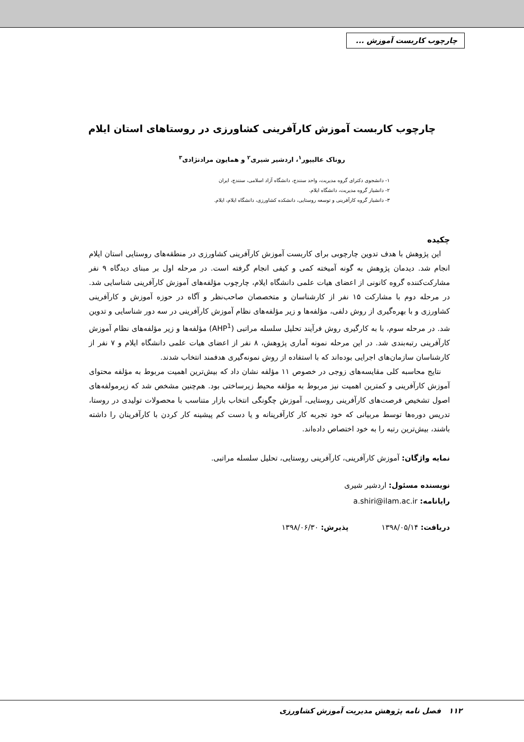چارچوب کاربست آموزش ...
چارچوب کاربست آموزش کارآفرینی کشاورزی در روستاهای استان ایلام
روناک عالیپور<sup>۱</sup>، اردشیر شیری<sup>۲</sup> و همایون مرادنژادی<sup>۳</sup>
۱- دانشجوی دکترای گروه مدیریت، واحد سنندج، دانشگاه آزاد اسلامی، سنندج، ایران
۲- دانشیار گروه مدیریت، دانشگاه ایلام.
۳- دانشیار گروه کارآفرینی و توسعه روستایی، دانشکده کشاورزی، دانشگاه ایلام، ایلام.
چکیده
این پژوهش با هدف تدوین چارچوبی برای کاربست آموزش کارآفرینی کشاورزی در منطقه‌های روستایی استان ایلام انجام شد. دیدمان پژوهش به گونه آمیخته کمی و کیفی انجام گرفته است. در مرحله اول بر مبنای دیدگاه ۹ نفر مشارکت‌کننده گروه کانونی از اعضای هیات علمی دانشگاه ایلام، چارچوب مؤلفه‌های آموزش کارآفرینی شناسایی شد. در مرحله دوم با مشارکت ۱۵ نفر از کارشناسان و متخصصان صاحب‌نظر و آگاه در حوزه آموزش و کارآفرینی کشاورزی و با بهره‌گیری از روش دلفی، مؤلفه‌ها و زیر مؤلفه‌های نظام آموزش کارآفرینی در سه دور شناسایی و تدوین شد. در مرحله سوم، با به کارگیری روش فرآیند تحلیل سلسله مراتبی (AHP<sup>1</sup>) مؤلفه‌ها و زیر مؤلفه‌های نظام آموزش کارآفرینی رتبه‌بندی شد. در این مرحله نمونه آماری پژوهش، ۸ نفر از اعضای هیات علمی دانشگاه ایلام و ۷ نفر از کارشناسان سازمان‌های اجرایی بوده‌اند که با استفاده از روش نمونه‌گیری هدفمند انتخاب شدند.
نتایج محاسبه کلی مقایسه‌های زوجی در خصوص ۱۱ مؤلفه نشان داد که بیش‌ترین اهمیت مربوط به مؤلفه محتوای آموزش کارآفرینی و کمترین اهمیت نیز مربوط به مؤلفه محیط زیرساختی بود. هم‌چنین مشخص شد که زیرمولفه‌های اصول تشخیص فرصت‌های کارآفرینی روستایی، آموزش چگونگی انتخاب بازار متناسب با محصولات تولیدی در روستا، تدریس دوره‌ها توسط مربیانی که خود تجربه کار کارآفرینانه و یا دست کم پیشینه کار کردن با کارآفرینان را داشته باشند، بیش‌ترین رتبه را به خود اختصاص داده‌اند.
نمایه واژگان: آموزش کارآفرینی، کارآفرینی روستایی، تحلیل سلسله مراتبی.
نویسنده مسئول: اردشیر شیری
رایانامه: a.shiri@ilam.ac.ir
دریافت: ۱۳۹۸/۰۵/۱۴ پذیرش: ۱۳۹۸/۰۶/۳۰
۱۱۲ فصل نامه پژوهش مدیریت آموزش کشاورزی